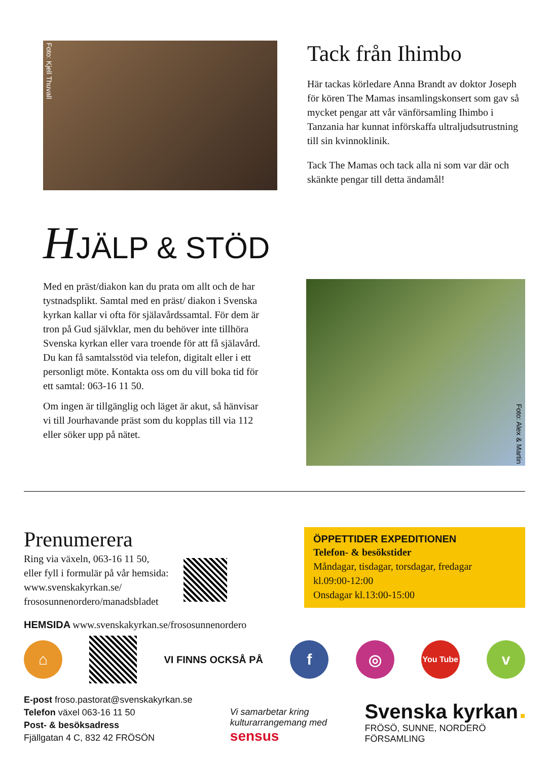Foto: Kjell Thuvall
Tack från Ihimbo
Här tackas körledare Anna Brandt av doktor Joseph för kören The Mamas insamlingskonsert som gav så mycket pengar att vår vänförsamling Ihimbo i Tanzania har kunnat införskaffa ultraljudsutrustning till sin kvinnoklinik.
Tack The Mamas och tack alla ni som var där och skänkte pengar till detta ändamål!
HJÄLP & STÖD
Med en präst/diakon kan du prata om allt och de har tystnadsplikt. Samtal med en präst/ diakon i Svenska kyrkan kallar vi ofta för själavårdssamtal. För dem är tron på Gud självklar, men du behöver inte tillhöra Svenska kyrkan eller vara troende för att få själavård. Du kan få samtalsstöd via telefon, digitalt eller i ett personligt möte. Kontakta oss om du vill boka tid för ett samtal: 063-16 11 50.
Om ingen är tillgänglig och läget är akut, så hänvisar vi till Jourhavande präst som du kopplas till via 112 eller söker upp på nätet.
Foto: Alex & Martin
Prenumerera
Ring via växeln, 063-16 11 50,
eller fyll i formulär på vår hemsida:
www.svenskakyrkan.se/
frososunnenordero/manadsbladet
ÖPPETTIDER EXPEDITIONEN
Telefon- & besökstider
Måndagar, tisdagar, torsdagar, fredagar
kl.09:00-12:00
Onsdagar kl.13:00-15:00
HEMSIDA www.svenskakyrkan.se/frososunnenordero
⌂
VI FINNS OCKSÅ PÅ
f ◎
You Tube
v
E-post froso.pastorat@svenskakyrkan.se
Telefon växel 063-16 11 50
Post- & besöksadress
Fjällgatan 4 C, 832 42 FRÖSÖN
Vi samarbetar kring
kulturarrangemang med
sensus
Svenska kyrkan ■
FRÖSÖ, SUNNE, NORDERÖ
FÖRSAMLING